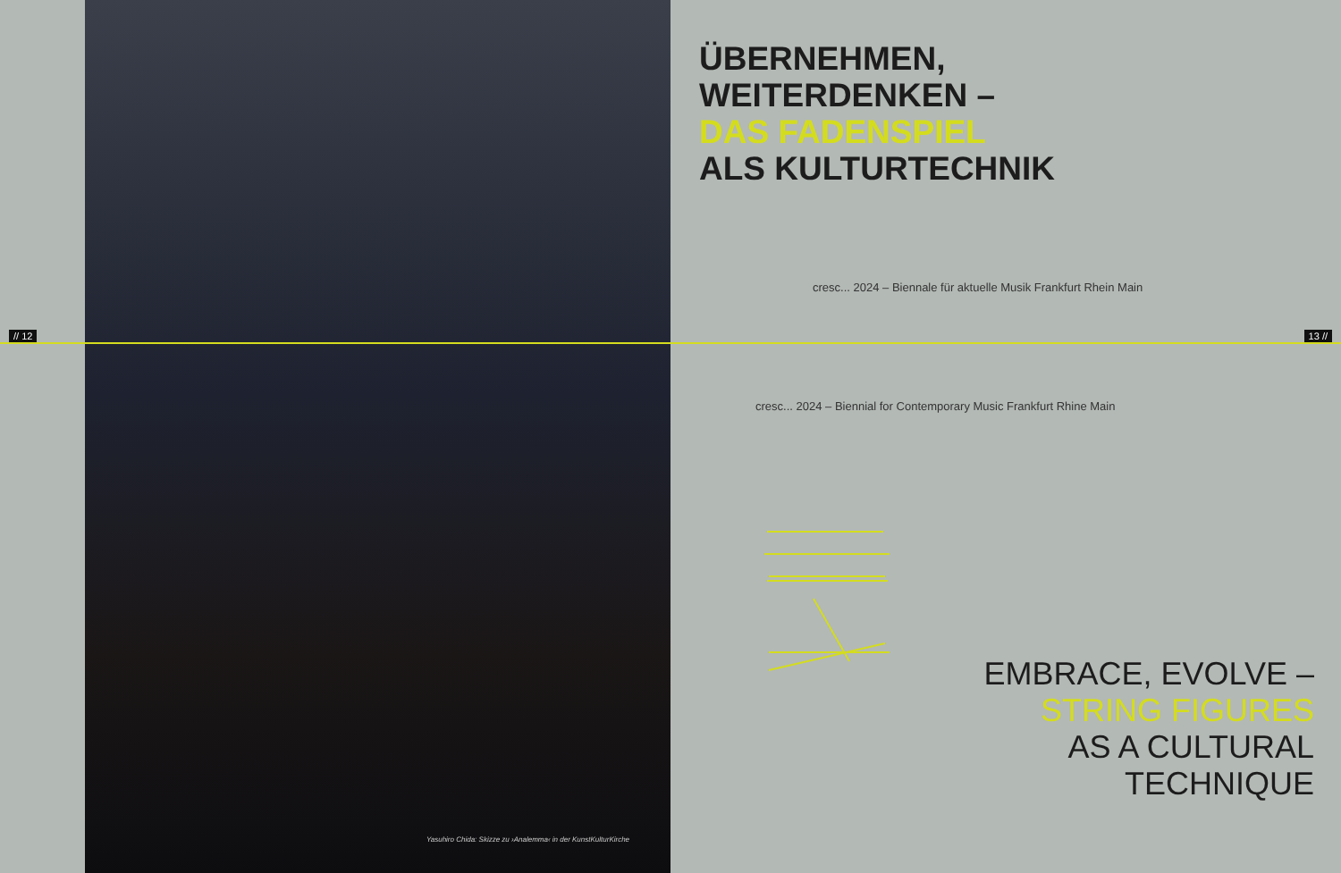// 12 13 //
ÜBERNEHMEN,
WEITERDENKEN –
DAS FADENSPIEL
ALS KULTURTECHNIK
cresc... 2024 – Biennale für aktuelle Musik Frankfurt Rhein Main
cresc... 2024 – Biennial for Contemporary Music Frankfurt Rhine Main
EMBRACE, EVOLVE –
STRING FIGURES
AS A CULTURAL
TECHNIQUE
Yasuhiro Chida: Skizze zu ›Analemma‹ in der KunstKulturKirche